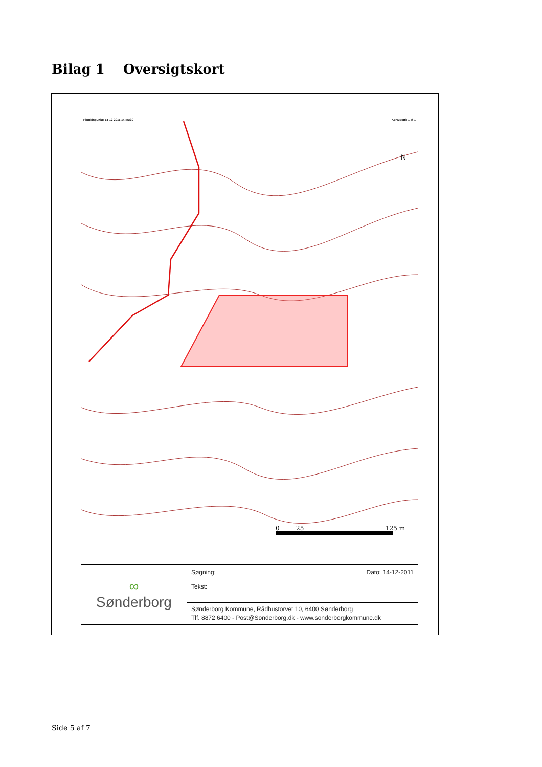Bilag 1 Oversigtskort
Plottidspunkt: 14-12-2011 14:45:30 Kortudsnit 1 af 1
0
25
125 m
N
∞
Sønderborg
Søgning:
Tekst:
Dato: 14-12-2011
Sønderborg Kommune, Rådhustorvet 10, 6400 Sønderborg
Tlf. 8872 6400 - Post@Sonderborg.dk - www.sonderborgkommune.dk
Side 5 af 7